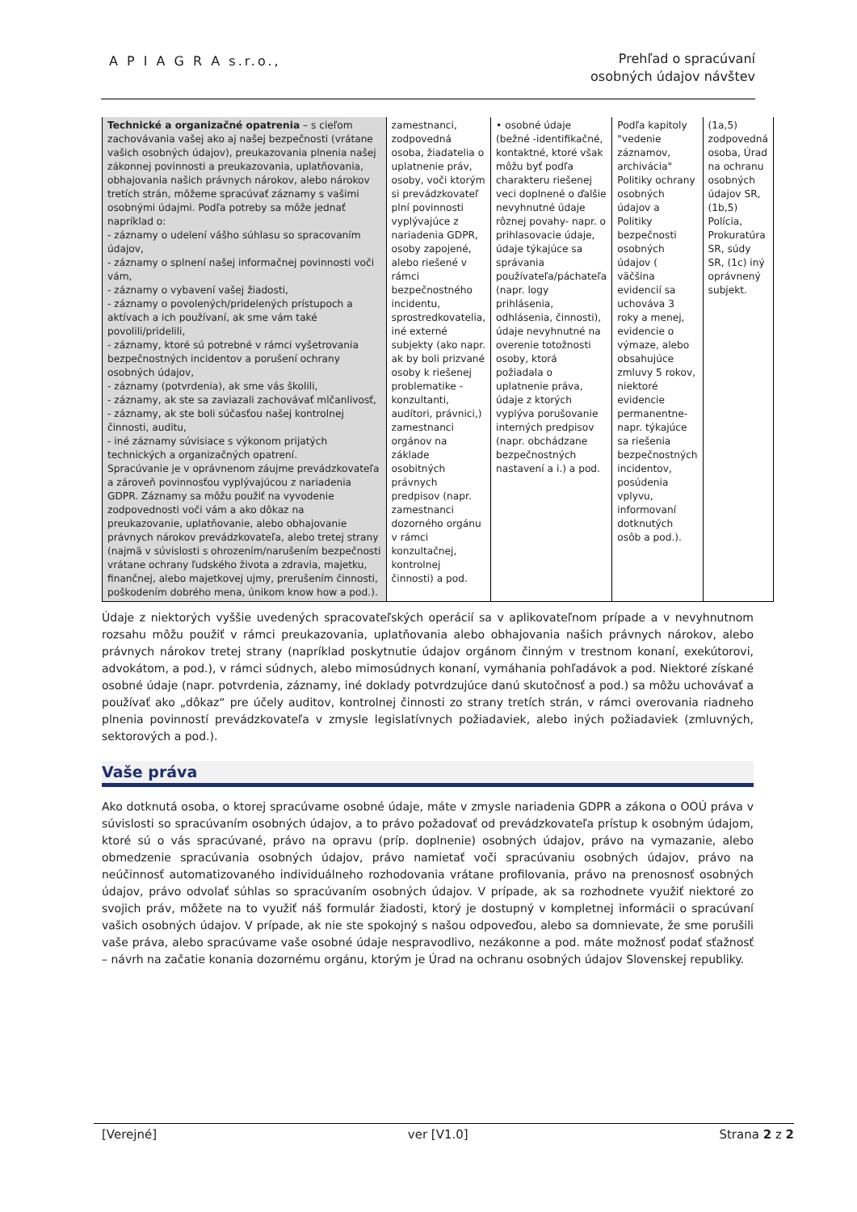A P I A G R A s.r.o.,
Prehľad o spracúvaní
osobných údajov návštev
| Technické a organizačné opatrenia – s cieľom zachovávania vašej ako aj našej bezpečnosti (vrátane vašich osobných údajov), preukazovania plnenia našej zákonnej povinnosti a preukazovania, uplatňovania, obhajovania našich právnych nárokov, alebo nárokov tretích strán, môžeme spracúvať záznamy s vašimi osobnými údajmi. Podľa potreby sa môže jednať napríklad o: - záznamy o udelení vášho súhlasu so spracovaním údajov, - záznamy o splnení našej informačnej povinnosti voči vám, - záznamy o vybavení vašej žiadosti, - záznamy o povolených/pridelených prístupoch a aktívach a ich používaní, ak sme vám také povolili/pridelili, - záznamy, ktoré sú potrebné v rámci vyšetrovania bezpečnostných incidentov a porušení ochrany osobných údajov, - záznamy (potvrdenia), ak sme vás školili, - záznamy, ak ste sa zaviazali zachovávať mlčanlivosť, - záznamy, ak ste boli súčasťou našej kontrolnej činnosti, auditu, - iné záznamy súvisiace s výkonom prijatých technických a organizačných opatrení. Spracúvanie je v oprávnenom záujme prevádzkovateľa a zároveň povinnosťou vyplývajúcou z nariadenia GDPR. Záznamy sa môžu použiť na vyvodenie zodpovednosti voči vám a ako dôkaz na preukazovanie, uplatňovanie, alebo obhajovanie právnych nárokov prevádzkovateľa, alebo tretej strany (najmä v súvislosti s ohrozením/narušením bezpečnosti vrátane ochrany ľudského života a zdravia, majetku, finančnej, alebo majetkovej ujmy, prerušením činnosti, poškodením dobrého mena, únikom know how a pod.). | zamestnanci, zodpovedná osoba, žiadatelia o uplatnenie práv, osoby, voči ktorým si prevádzkovateľ plní povinnosti vyplývajúce z nariadenia GDPR, osoby zapojené, alebo riešené v rámci bezpečnostného incidentu, sprostredkovatelia, iné externé subjekty (ako napr. ak by boli prizvané osoby k riešenej problematike - konzultanti, audítori, právnici,) zamestnanci orgánov na základe osobitných právnych predpisov (napr. zamestnanci dozorného orgánu v rámci konzultačnej, kontrolnej činnosti) a pod. | • osobné údaje (bežné -identifikačné, kontaktné, ktoré však môžu byť podľa charakteru riešenej veci doplnené o ďalšie nevyhnutné údaje rôznej povahy- napr. o prihlasovacie údaje, údaje týkajúce sa správania používateľa/páchateľa (napr. logy prihlásenia, odhlásenia, činnosti), údaje nevyhnutné na overenie totožnosti osoby, ktorá požiadala o uplatnenie práva, údaje z ktorých vyplýva porušovanie interných predpisov (napr. obchádzane bezpečnostných nastavení a i.) a pod. | Podľa kapitoly "vedenie záznamov, archivácia" Politiky ochrany osobných údajov a Politiky bezpečnosti osobných údajov ( väčšina evidencií sa uchováva 3 roky a menej, evidencie o výmaze, alebo obsahujúce zmluvy 5 rokov, niektoré evidencie permanentne- napr. týkajúce sa riešenia bezpečnostných incidentov, posúdenia vplyvu, informovaní dotknutých osôb a pod.). | (1a,5) zodpovedná osoba, Úrad na ochranu osobných údajov SR, (1b,5) Polícia, Prokuratúra SR, súdy SR, (1c) iný oprávnený subjekt. |
Údaje z niektorých vyššie uvedených spracovateľských operácií sa v aplikovateľnom prípade a v nevyhnutnom rozsahu môžu použiť v rámci preukazovania, uplatňovania alebo obhajovania našich právnych nárokov, alebo právnych nárokov tretej strany (napríklad poskytnutie údajov orgánom činným v trestnom konaní, exekútorovi, advokátom, a pod.), v rámci súdnych, alebo mimosúdnych konaní, vymáhania pohľadávok a pod. Niektoré získané osobné údaje (napr. potvrdenia, záznamy, iné doklady potvrdzujúce danú skutočnosť a pod.) sa môžu uchovávať a používať ako „dôkaz“ pre účely auditov, kontrolnej činnosti zo strany tretích strán, v rámci overovania riadneho plnenia povinností prevádzkovateľa v zmysle legislatívnych požiadaviek, alebo iných požiadaviek (zmluvných, sektorových a pod.).
Vaše práva
Ako dotknutá osoba, o ktorej spracúvame osobné údaje, máte v zmysle nariadenia GDPR a zákona o OOÚ práva v súvislosti so spracúvaním osobných údajov, a to právo požadovať od prevádzkovateľa prístup k osobným údajom, ktoré sú o vás spracúvané, právo na opravu (príp. doplnenie) osobných údajov, právo na vymazanie, alebo obmedzenie spracúvania osobných údajov, právo namietať voči spracúvaniu osobných údajov, právo na neúčinnosť automatizovaného individuálneho rozhodovania vrátane profilovania, právo na prenosnosť osobných údajov, právo odvolať súhlas so spracúvaním osobných údajov. V prípade, ak sa rozhodnete využiť niektoré zo svojich práv, môžete na to využiť náš formulár žiadosti, ktorý je dostupný v kompletnej informácii o spracúvaní vašich osobných údajov. V prípade, ak nie ste spokojný s našou odpoveďou, alebo sa domnievate, že sme porušili vaše práva, alebo spracúvame vaše osobné údaje nespravodlivo, nezákonne a pod. máte možnosť podať sťažnosť – návrh na začatie konania dozornému orgánu, ktorým je Úrad na ochranu osobných údajov Slovenskej republiky.
[Verejné] ver [V1.0] Strana 2 z 2